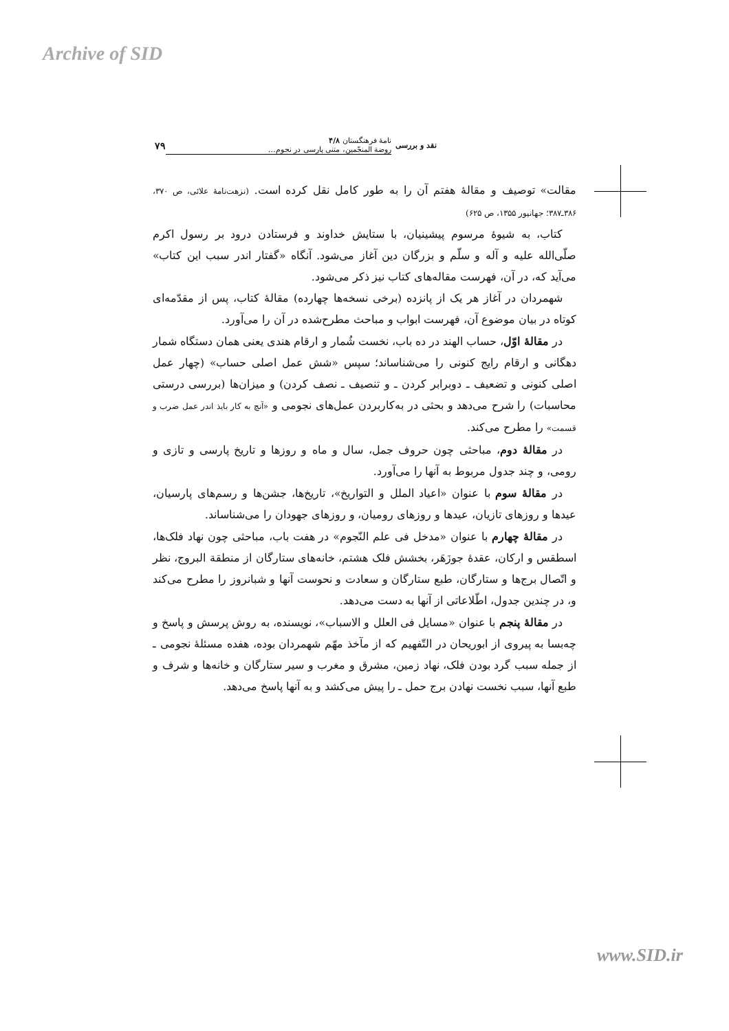Archive of SID
نقد و بررسی
نامهٔ فرهنگستان ۴/۸
روضة المنجّمین، متنی پارسی در نجوم…
۷۹
مقالت» توصیف و مقالهٔ هفتم آن را به طور کامل نقل کرده است. (نزهت‌نامهٔ علائی، ص ۳۷۰، ۳۸۶ـ۳۸۷؛ جهانپور ۱۳۵۵، ص ۶۲۵)
کتاب، به شیوهٔ مرسوم پیشینیان، با ستایش خداوند و فرستادن درود بر رسول اکرم صلّی‌الله علیه و آله و سلّم و بزرگان دین آغاز می‌شود. آنگاه «گفتار اندر سبب این کتاب» می‌آید که، در آن، فهرست مقاله‌های کتاب نیز ذکر می‌شود.
شهمردان در آغاز هر یک از پانزده (برخی نسخه‌ها چهارده) مقالهٔ کتاب، پس از مقدّمه‌ای کوتاه در بیان موضوع آن، فهرست ابواب و مباحث مطرح‌شده در آن را می‌آورد.
در مقالهٔ اوّل، حساب الهند در ده باب، نخست شُمار و ارقام هندی یعنی همان دستگاه شمار دهگانی و ارقام رایج کنونی را می‌شناساند؛ سپس «شش عمل اصلی حساب» (چهار عمل اصلی کنونی و تضعیف ـ دوبرابر کردن ـ و تنصیف ـ نصف کردن) و میزان‌ها (بررسی درستی محاسبات) را شرح می‌دهد و بحثی در به‌کاربردن عمل‌های نجومی و «آنچ به کار بایذ اندر عمل ضرب و قسمت» را مطرح می‌کند.
در مقالهٔ دوم، مباحثی چون حروف جمل، سال و ماه و روزها و تاریخ پارسی و تازی و رومی، و چند جدول مربوط به آنها را می‌آورد.
در مقالهٔ سوم با عنوان «اعیاد الملل و التواریخ»، تاریخ‌ها، جشن‌ها و رسم‌های پارسیان، عیدها و روزهای تازیان، عیدها و روزهای رومیان، و روزهای جهودان را می‌شناساند.
در مقالهٔ چهارم با عنوان «مدخل فی علم النّجوم» در هفت باب، مباحثی چون نهاد فلک‌ها، اسطقس و ارکان، عقدهٔ جوزَهَر، بخشش فلک هشتم، خانه‌های ستارگان از منطقة البروج، نظر و اتّصال برج‌ها و ستارگان، طبع ستارگان و سعادت و نحوست آنها و شبانروز را مطرح می‌کند و، در چندین جدول، اطّلاعاتی از آنها به دست می‌دهد.
در مقالهٔ پنجم با عنوان «مسایل فی العلل و الاسباب»، نویسنده، به روش پرسش و پاسخ و چه‌بسا به پیروی از ابوریحان در التّفهیم که از مآخذ مهّم شهمردان بوده، هفده مسئلهٔ نجومی ـ از جمله سبب گرد بودن فلک، نهاد زمین، مشرق و مغرب و سیر ستارگان و خانه‌ها و شرف و طبع آنها، سبب نخست نهادن برج حمل ـ را پیش می‌کشد و به آنها پاسخ می‌دهد.
www.SID.ir